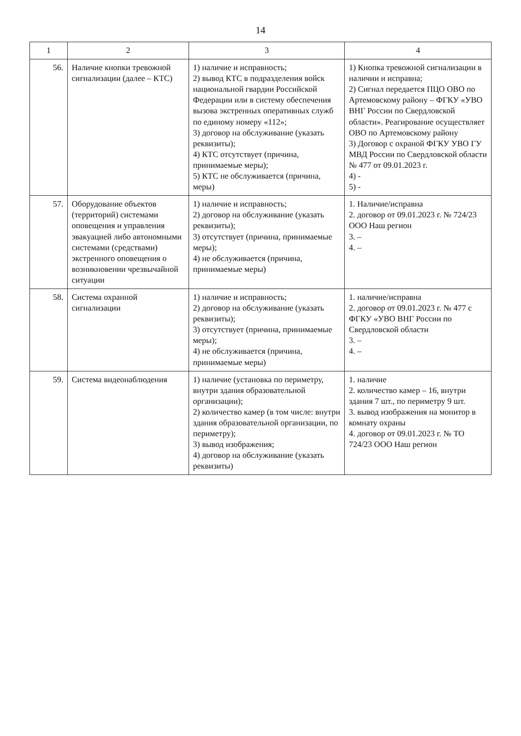14
| 1 | 2 | 3 | 4 |
| --- | --- | --- | --- |
| 56. | Наличие кнопки тревожной сигнализации (далее – КТС) | 1) наличие и исправность; 2) вывод КТС в подразделения войск национальной гвардии Российской Федерации или в систему обеспечения вызова экстренных оперативных служб по единому номеру «112»; 3) договор на обслуживание (указать реквизиты); 4) КТС отсутствует (причина, принимаемые меры); 5) КТС не обслуживается (причина, меры) | 1) Кнопка тревожной сигнализации в наличии и исправна; 2) Сигнал передается ПЦО ОВО по Артемовскому району – ФГКУ «УВО ВНГ России по Свердловской области». Реагирование осуществляет ОВО по Артемовскому району 3) Договор с охраной ФГКУ УВО ГУ МВД России по Свердловской области № 477 от 09.01.2023 г. 4) - 5) - |
| 57. | Оборудование объектов (территорий) системами оповещения и управления эвакуацией либо автономными системами (средствами) экстренного оповещения о возникновении чрезвычайной ситуации | 1) наличие и исправность; 2) договор на обслуживание (указать реквизиты); 3) отсутствует (причина, принимаемые меры); 4) не обслуживается (причина, принимаемые меры) | 1. Наличие/исправна 2. договор от 09.01.2023 г. № 724/23 ООО Наш регион 3. – 4. – |
| 58. | Система охранной сигнализации | 1) наличие и исправность; 2) договор на обслуживание (указать реквизиты); 3) отсутствует (причина, принимаемые меры); 4) не обслуживается (причина, принимаемые меры) | 1. наличие/исправна 2. договор от 09.01.2023 г. № 477 с ФГКУ «УВО ВНГ России по Свердловской области 3. – 4. – |
| 59. | Система видеонаблюдения | 1) наличие (установка по периметру, внутри здания образовательной организации); 2) количество камер (в том числе: внутри здания образовательной организации, по периметру); 3) вывод изображения; 4) договор на обслуживание (указать реквизиты) | 1. наличие 2. количество камер – 16, внутри здания 7 шт., по периметру 9 шт. 3. вывод изображения на монитор в комнату охраны 4. договор от 09.01.2023 г. № ТО 724/23 ООО Наш регион |